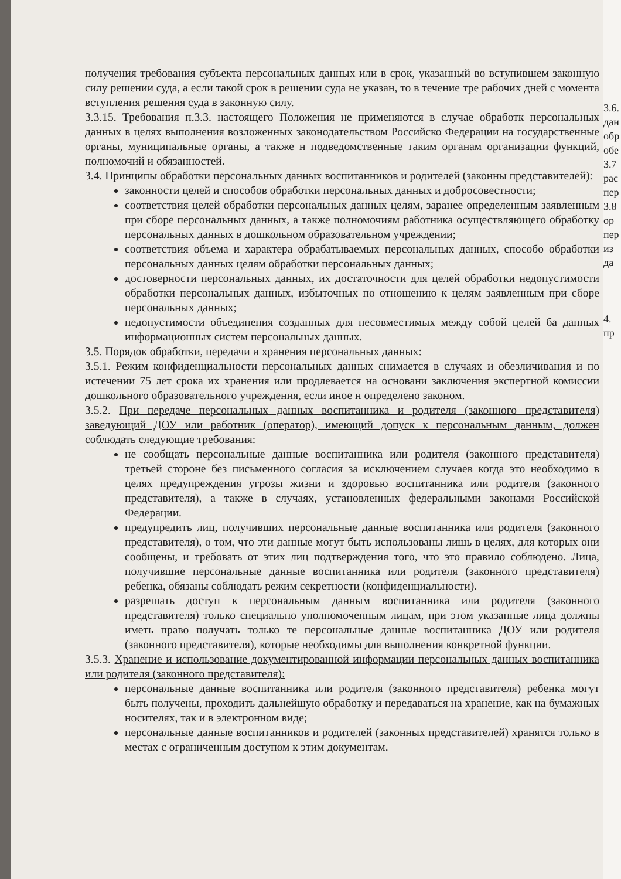получения требования субъекта персональных данных или в срок, указанный во вступившем законную силу решении суда, а если такой срок в решении суда не указан, то в течение тре рабочих дней с момента вступления решения суда в законную силу.
3.3.15. Требования п.3.3. настоящего Положения не применяются в случае обработк персональных данных в целях выполнения возложенных законодательством Российско Федерации на государственные органы, муниципальные органы, а также н подведомственные таким органам организации функций, полномочий и обязанностей.
3.4. Принципы обработки персональных данных воспитанников и родителей (законны представителей):
законности целей и способов обработки персональных данных и добросовестности;
соответствия целей обработки персональных данных целям, заранее определенным заявленным при сборе персональных данных, а также полномочиям работника осуществляющего обработку персональных данных в дошкольном образовательном учреждении;
соответствия объема и характера обрабатываемых персональных данных, способо обработки персональных данных целям обработки персональных данных;
достоверности персональных данных, их достаточности для целей обработки недопустимости обработки персональных данных, избыточных по отношению к целям заявленным при сборе персональных данных;
недопустимости объединения созданных для несовместимых между собой целей ба данных информационных систем персональных данных.
3.5. Порядок обработки, передачи и хранения персональных данных:
3.5.1. Режим конфиденциальности персональных данных снимается в случаях и обезличивания и по истечении 75 лет срока их хранения или продлевается на основани заключения экспертной комиссии дошкольного образовательного учреждения, если иное н определено законом.
3.5.2. При передаче персональных данных воспитанника и родителя (законного представителя) заведующий ДОУ или работник (оператор), имеющий допуск к персональным данным, должен соблюдать следующие требования:
не сообщать персональные данные воспитанника или родителя (законного представителя) третьей стороне без письменного согласия за исключением случаев когда это необходимо в целях предупреждения угрозы жизни и здоровью воспитанника или родителя (законного представителя), а также в случаях, установленных федеральными законами Российской Федерации.
предупредить лиц, получивших персональные данные воспитанника или родителя (законного представителя), о том, что эти данные могут быть использованы лишь в целях, для которых они сообщены, и требовать от этих лиц подтверждения того, что это правило соблюдено. Лица, получившие персональные данные воспитанника или родителя (законного представителя) ребенка, обязаны соблюдать режим секретности (конфиденциальности).
разрешать доступ к персональным данным воспитанника или родителя (законного представителя) только специально уполномоченным лицам, при этом указанные лица должны иметь право получать только те персональные данные воспитанника ДОУ или родителя (законного представителя), которые необходимы для выполнения конкретной функции.
3.5.3. Хранение и использование документированной информации персональных данных воспитанника или родителя (законного представителя):
персональные данные воспитанника или родителя (законного представителя) ребенка могут быть получены, проходить дальнейшую обработку и передаваться на хранение, как на бумажных носителях, так и в электронном виде;
персональные данные воспитанников и родителей (законных представителей) хранятся только в местах с ограниченным доступом к этим документам.
3.6.
дан
обр
обе
3.7
рас
пер
3.8
ор
пер
из
да
4.
пр